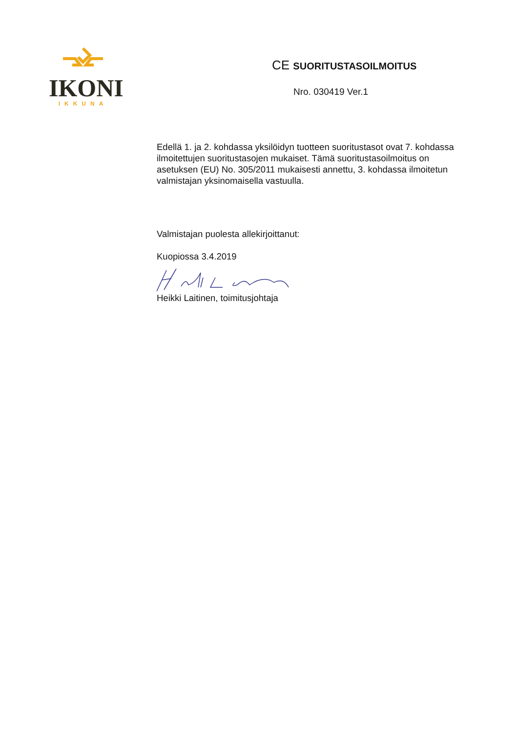IKONI
IKKUNA
CE SUORITUSTASOILMOITUS
Nro. 030419 Ver.1
Edellä 1. ja 2. kohdassa yksilöidyn tuotteen suoritustasot ovat 7. kohdassa ilmoitettujen suoritustasojen mukaiset. Tämä suoritustasoilmoitus on asetuksen (EU) No. 305/2011 mukaisesti annettu, 3. kohdassa ilmoitetun valmistajan yksinomaisella vastuulla.
Valmistajan puolesta allekirjoittanut:
Kuopiossa 3.4.2019
Heikki Laitinen, toimitusjohtaja